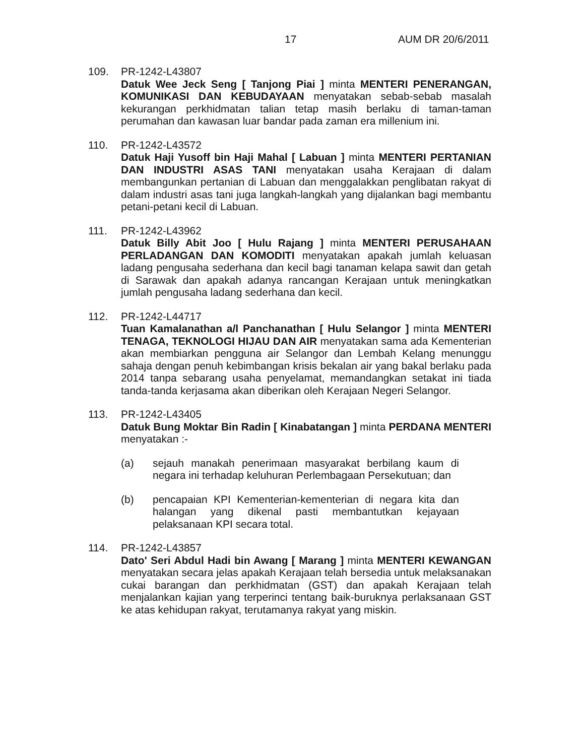17 AUM DR 20/6/2011
109. PR-1242-L43807
Datuk Wee Jeck Seng [ Tanjong Piai ] minta MENTERI PENERANGAN, KOMUNIKASI DAN KEBUDAYAAN menyatakan sebab-sebab masalah kekurangan perkhidmatan talian tetap masih berlaku di taman-taman perumahan dan kawasan luar bandar pada zaman era millenium ini.
110. PR-1242-L43572
Datuk Haji Yusoff bin Haji Mahal [ Labuan ] minta MENTERI PERTANIAN DAN INDUSTRI ASAS TANI menyatakan usaha Kerajaan di dalam membangunkan pertanian di Labuan dan menggalakkan penglibatan rakyat di dalam industri asas tani juga langkah-langkah yang dijalankan bagi membantu petani-petani kecil di Labuan.
111. PR-1242-L43962
Datuk Billy Abit Joo [ Hulu Rajang ] minta MENTERI PERUSAHAAN PERLADANGAN DAN KOMODITI menyatakan apakah jumlah keluasan ladang pengusaha sederhana dan kecil bagi tanaman kelapa sawit dan getah di Sarawak dan apakah adanya rancangan Kerajaan untuk meningkatkan jumlah pengusaha ladang sederhana dan kecil.
112. PR-1242-L44717
Tuan Kamalanathan a/l Panchanathan [ Hulu Selangor ] minta MENTERI TENAGA, TEKNOLOGI HIJAU DAN AIR menyatakan sama ada Kementerian akan membiarkan pengguna air Selangor dan Lembah Kelang menunggu sahaja dengan penuh kebimbangan krisis bekalan air yang bakal berlaku pada 2014 tanpa sebarang usaha penyelamat, memandangkan setakat ini tiada tanda-tanda kerjasama akan diberikan oleh Kerajaan Negeri Selangor.
113. PR-1242-L43405
Datuk Bung Moktar Bin Radin [ Kinabatangan ] minta PERDANA MENTERI menyatakan :-
(a) sejauh manakah penerimaan masyarakat berbilang kaum di negara ini terhadap keluhuran Perlembagaan Persekutuan; dan
(b) pencapaian KPI Kementerian-kementerian di negara kita dan halangan yang dikenal pasti membantutkan kejayaan pelaksanaan KPI secara total.
114. PR-1242-L43857
Dato' Seri Abdul Hadi bin Awang [ Marang ] minta MENTERI KEWANGAN menyatakan secara jelas apakah Kerajaan telah bersedia untuk melaksanakan cukai barangan dan perkhidmatan (GST) dan apakah Kerajaan telah menjalankan kajian yang terperinci tentang baik-buruknya perlaksanaan GST ke atas kehidupan rakyat, terutamanya rakyat yang miskin.